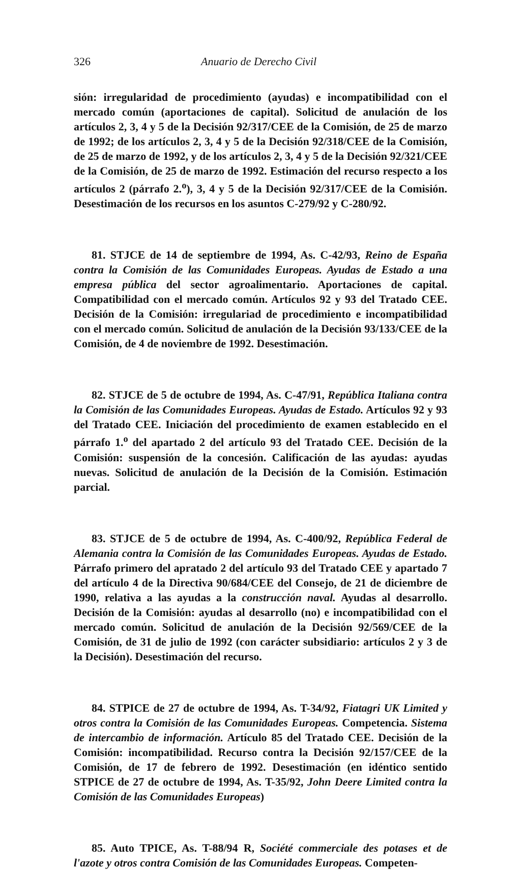326 Anuario de Derecho Civil
sión: irregularidad de procedimiento (ayudas) e incompatibilidad con el mercado común (aportaciones de capital). Solicitud de anulación de los artículos 2, 3, 4 y 5 de la Decisión 92/317/CEE de la Comisión, de 25 de marzo de 1992; de los artículos 2, 3, 4 y 5 de la Decisión 92/318/CEE de la Comisión, de 25 de marzo de 1992, y de los artículos 2, 3, 4 y 5 de la Decisión 92/321/CEE de la Comisión, de 25 de marzo de 1992. Estimación del recurso respecto a los artículos 2 (párrafo 2.<sup>o</sup>), 3, 4 y 5 de la Decisión 92/317/CEE de la Comisión. Desestimación de los recursos en los asuntos C-279/92 y C-280/92.
81. STJCE de 14 de septiembre de 1994, As. C-42/93, Reino de España contra la Comisión de las Comunidades Europeas. Ayudas de Estado a una empresa pública del sector agroalimentario. Aportaciones de capital. Compatibilidad con el mercado común. Artículos 92 y 93 del Tratado CEE. Decisión de la Comisión: irregulariad de procedimiento e incompatibilidad con el mercado común. Solicitud de anulación de la Decisión 93/133/CEE de la Comisión, de 4 de noviembre de 1992. Desestimación.
82. STJCE de 5 de octubre de 1994, As. C-47/91, República Italiana contra la Comisión de las Comunidades Europeas. Ayudas de Estado. Artículos 92 y 93 del Tratado CEE. Iniciación del procedimiento de examen establecido en el párrafo 1.<sup>o</sup> del apartado 2 del artículo 93 del Tratado CEE. Decisión de la Comisión: suspensión de la concesión. Calificación de las ayudas: ayudas nuevas. Solicitud de anulación de la Decisión de la Comisión. Estimación parcial.
83. STJCE de 5 de octubre de 1994, As. C-400/92, República Federal de Alemania contra la Comisión de las Comunidades Europeas. Ayudas de Estado. Párrafo primero del apratado 2 del artículo 93 del Tratado CEE y apartado 7 del artículo 4 de la Directiva 90/684/CEE del Consejo, de 21 de diciembre de 1990, relativa a las ayudas a la construcción naval. Ayudas al desarrollo. Decisión de la Comisión: ayudas al desarrollo (no) e incompatibilidad con el mercado común. Solicitud de anulación de la Decisión 92/569/CEE de la Comisión, de 31 de julio de 1992 (con carácter subsidiario: artículos 2 y 3 de la Decisión). Desestimación del recurso.
84. STPICE de 27 de octubre de 1994, As. T-34/92, Fiatagri UK Limited y otros contra la Comisión de las Comunidades Europeas. Competencia. Sistema de intercambio de información. Artículo 85 del Tratado CEE. Decisión de la Comisión: incompatibilidad. Recurso contra la Decisión 92/157/CEE de la Comisión, de 17 de febrero de 1992. Desestimación (en idéntico sentido STPICE de 27 de octubre de 1994, As. T-35/92, John Deere Limited contra la Comisión de las Comunidades Europeas)
85. Auto TPICE, As. T-88/94 R, Société commerciale des potases et de l'azote y otros contra Comisión de las Comunidades Europeas. Competen-